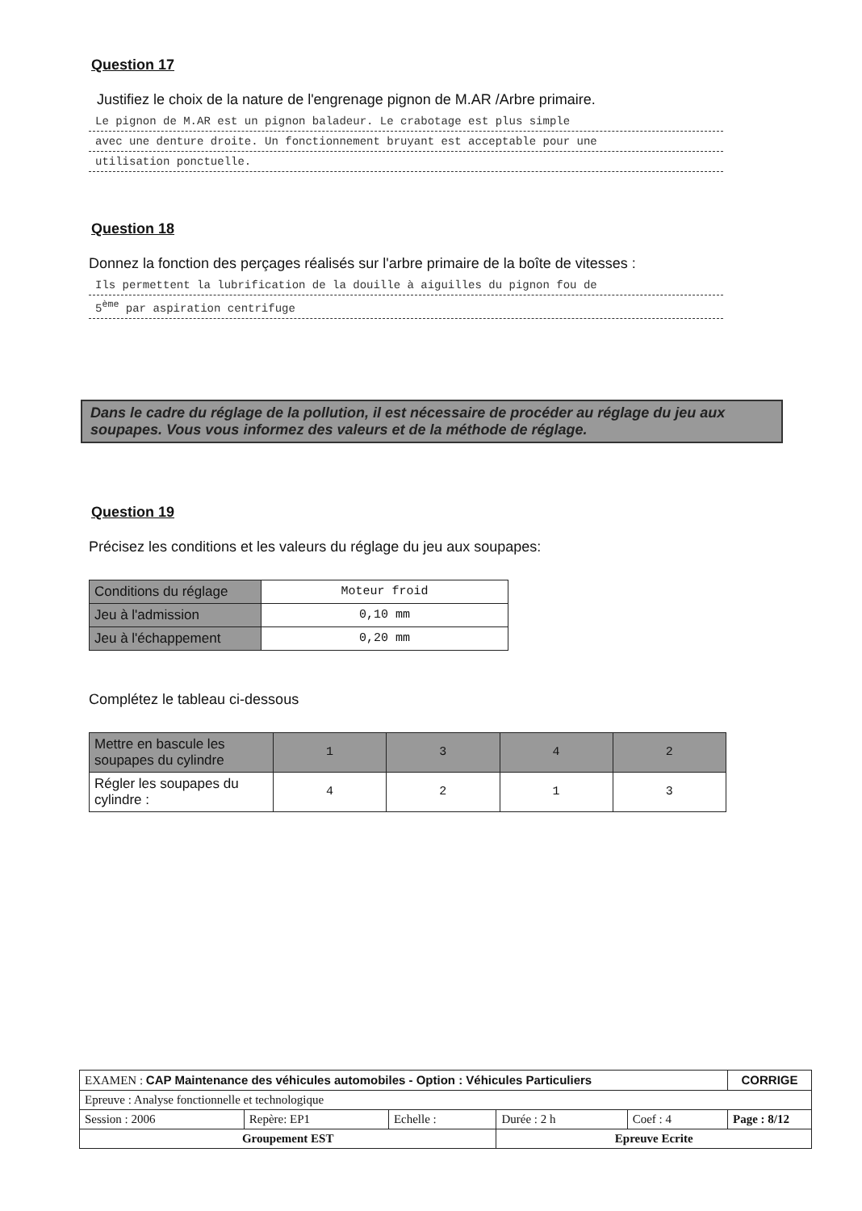Question 17
Justifiez le choix de la nature de l'engrenage pignon de M.AR /Arbre primaire.
Le pignon de M.AR est un pignon baladeur. Le crabotage est plus simple
avec une denture droite. Un fonctionnement bruyant est acceptable pour une
utilisation ponctuelle.
Question 18
Donnez la fonction des perçages réalisés sur l'arbre primaire de la boîte de vitesses :
Ils permettent la lubrification de la douille à aiguilles du pignon fou de
5<sup>ème</sup> par aspiration centrifuge
Dans le cadre du réglage de la pollution, il est nécessaire de procéder au réglage du jeu aux soupapes. Vous vous informez des valeurs et de la méthode de réglage.
Question 19
Précisez les conditions et les valeurs du réglage du jeu aux soupapes:
| Conditions du réglage | Moteur froid |
| Jeu à l'admission | 0,10 mm |
| Jeu à l'échappement | 0,20 mm |
Complétez le tableau ci-dessous
| Mettre en bascule les soupapes du cylindre | 1 | 3 | 4 | 2 |
| Régler les soupapes du cylindre : | 4 | 2 | 1 | 3 |
| EXAMEN : CAP Maintenance des véhicules automobiles - Option : Véhicules Particuliers | | | | | CORRIGE |
| Epreuve : Analyse fonctionnelle et technologique | | | | | |
| Session : 2006 | Repère: EP1 | Echelle : | Durée : 2 h | Coef : 4 | Page : 8/12 |
| Groupement EST | | | Epreuve Ecrite | | |